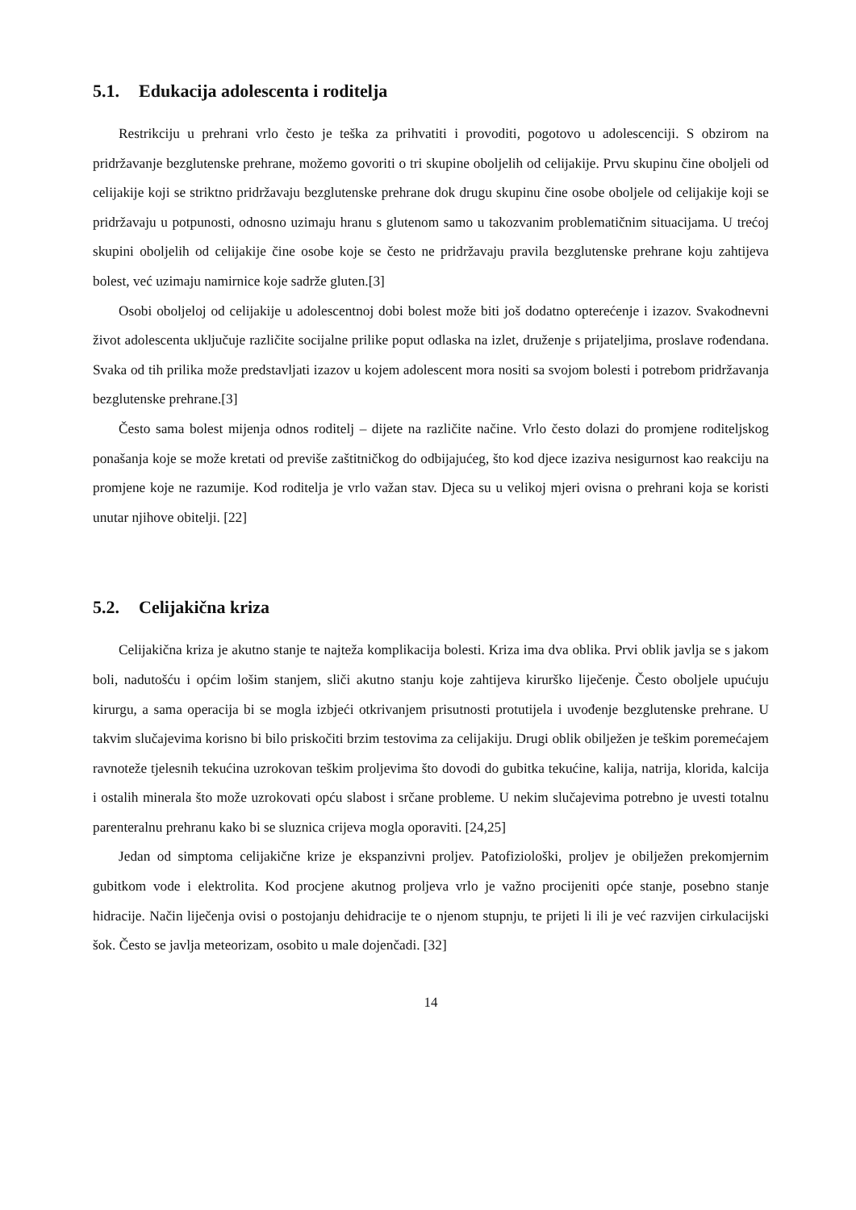5.1. Edukacija adolescenta i roditelja
Restrikciju u prehrani vrlo često je teška za prihvatiti i provoditi, pogotovo u adolescenciji. S obzirom na pridržavanje bezglutenske prehrane, možemo govoriti o tri skupine oboljelih od celijakije. Prvu skupinu čine oboljeli od celijakije koji se striktno pridržavaju bezglutenske prehrane dok drugu skupinu čine osobe oboljele od celijakije koji se pridržavaju u potpunosti, odnosno uzimaju hranu s glutenom samo u takozvanim problematičnim situacijama. U trećoj skupini oboljelih od celijakije čine osobe koje se često ne pridržavaju pravila bezglutenske prehrane koju zahtijeva bolest, već uzimaju namirnice koje sadrže gluten.[3]
Osobi oboljeloj od celijakije u adolescentnoj dobi bolest može biti još dodatno opterećenje i izazov. Svakodnevni život adolescenta uključuje različite socijalne prilike poput odlaska na izlet, druženje s prijateljima, proslave rođendana. Svaka od tih prilika može predstavljati izazov u kojem adolescent mora nositi sa svojom bolesti i potrebom pridržavanja bezglutenske prehrane.[3]
Često sama bolest mijenja odnos roditelj – dijete na različite načine. Vrlo često dolazi do promjene roditeljskog ponašanja koje se može kretati od previše zaštitničkog do odbijajućeg, što kod djece izaziva nesigurnost kao reakciju na promjene koje ne razumije. Kod roditelja je vrlo važan stav. Djeca su u velikoj mjeri ovisna o prehrani koja se koristi unutar njihove obitelji. [22]
5.2. Celijakična kriza
Celijakična kriza je akutno stanje te najteža komplikacija bolesti. Kriza ima dva oblika. Prvi oblik javlja se s jakom boli, nadutošću i općim lošim stanjem, sliči akutno stanju koje zahtijeva kirurško liječenje. Često oboljele upućuju kirurgu, a sama operacija bi se mogla izbjeći otkrivanjem prisutnosti protutijela i uvođenje bezglutenske prehrane. U takvim slučajevima korisno bi bilo priskočiti brzim testovima za celijakiju. Drugi oblik obilježen je teškim poremećajem ravnoteže tjelesnih tekućina uzrokovan teškim proljevima što dovodi do gubitka tekućine, kalija, natrija, klorida, kalcija i ostalih minerala što može uzrokovati opću slabost i srčane probleme. U nekim slučajevima potrebno je uvesti totalnu parenteralnu prehranu kako bi se sluznica crijeva mogla oporaviti. [24,25]
Jedan od simptoma celijakične krize je ekspanzivni proljev. Patofiziološki, proljev je obilježen prekomjernim gubitkom vode i elektrolita. Kod procjene akutnog proljeva vrlo je važno procijeniti opće stanje, posebno stanje hidracije. Način liječenja ovisi o postojanju dehidracije te o njenom stupnju, te prijeti li ili je već razvijen cirkulacijski šok. Često se javlja meteorizam, osobito u male dojenčadi. [32]
14